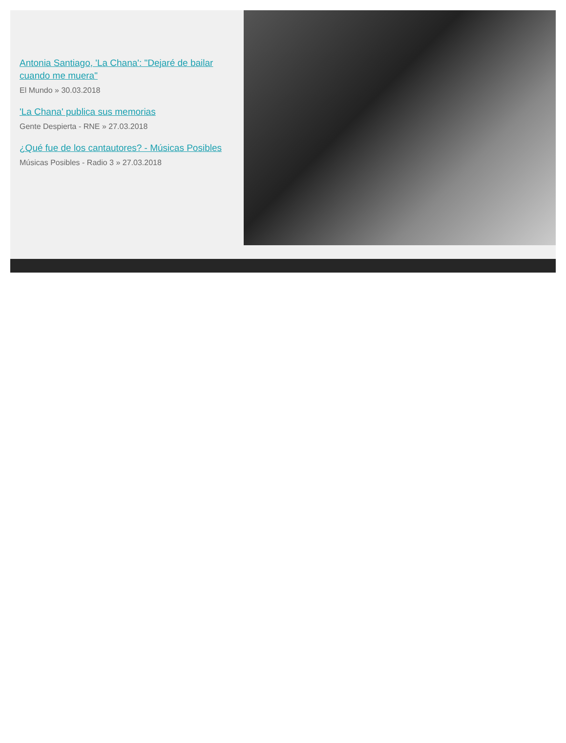Antonia Santiago, 'La Chana': "Dejaré de bailar cuando me muera"
El Mundo » 30.03.2018
'La Chana' publica sus memorias
Gente Despierta - RNE » 27.03.2018
¿Qué fue de los cantautores? - Músicas Posibles
Músicas Posibles - Radio 3 » 27.03.2018